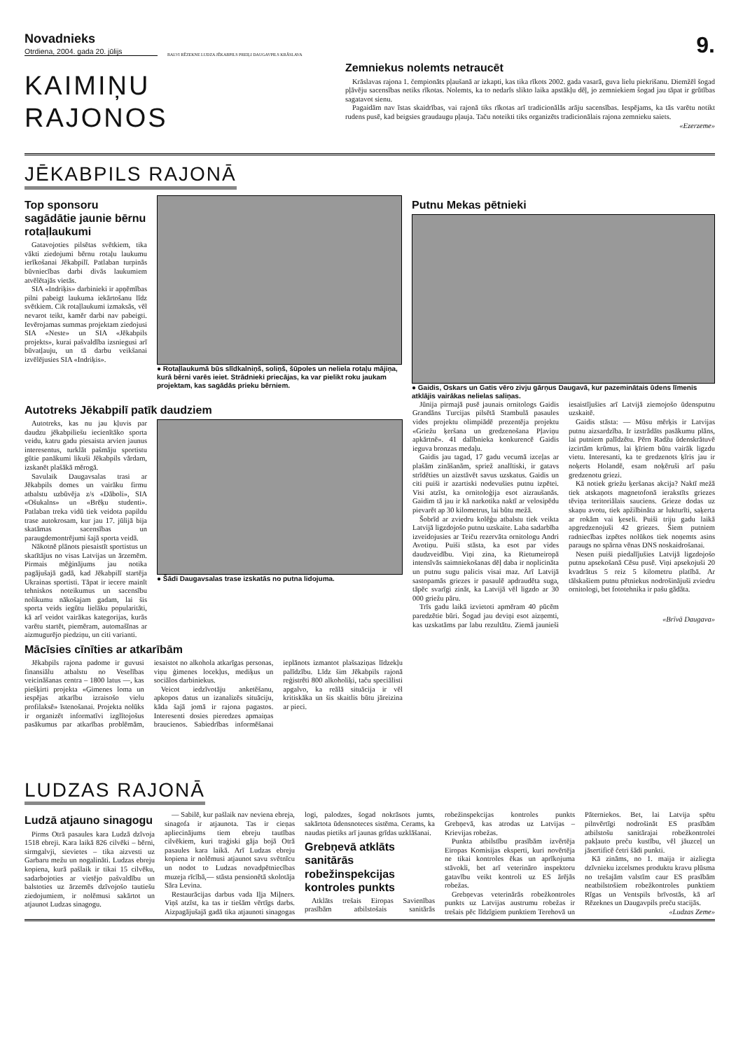Novadnieks
Otrdiena, 2004. gada 20. jūlijs
KAIMIŅU
RAJONOS
BALVI RĒZEKNE LUDZA JĒKABPILS PREIĻI DAUGAVPILS KRĀSLAVA
9.
Zemniekus nolemts netraucēt
Krāslavas rajona 1. čempionāts pļaušanā ar izkapti, kas tika rīkots 2002. gada vasarā, guva lielu piekrišanu. Diemžēl šogad pļāvēju sacensības netiks rīkotas. Nolemts, ka to nedarīs slikto laika apstākļu dēļ, jo zemniekiem šogad jau tāpat ir grūtības sagatavot sienu.
Pagaidām nav īstas skaidrības, vai rajonā tiks rīkotas arī tradicionālās arāju sacensības. Iespējams, ka tās varētu notikt rudens pusē, kad beigsies graudaugu pļauja. Taču noteikti tiks organizēts tradicionālais rajona zemnieku saiets.
«Ezerzeme»
JĒKABPILS RAJONĀ
Top sponsoru sagādātie jaunie bērnu rotaļlaukumi
Gatavojoties pilsētas svētkiem, tika vākti ziedojumi bērnu rotaļu laukumu ierīkošanai Jēkabpilī. Patlaban turpinās būvniecības darbi divās laukumiem atvēlētajās vietās.
SIA «Indriķis» darbinieki ir apņēmības pilni pabeigt laukuma iekārtošanu līdz svētkiem. Cik rotaļlaukumi izmaksās, vēl nevarot teikt, kamēr darbi nav pabeigti. Ievērojamas summas projektam ziedojusi SIA «Neste» un SIA «Jēkabpils projekts», kurai pašvaldība izsniegusi arī būvatļauju, un tā darbu veikšanai izvēlējusies SIA «Indriķis».
● Rotaļlaukumā būs slīdkalniņš, soliņš, šūpoles un neliela rotaļu mājiņa, kurā bērni varēs ieiet. Strādnieki priecājas, ka var pielikt roku jaukam projektam, kas sagādās prieku bērniem.
Putnu Mekas pētnieki
● Gaidis, Oskars un Gatis vēro zivju gārņus Daugavā, kur pazeminātais ūdens līmenis atklājis vairākas nelielas saliņas.
Autotreks Jēkabpilī patīk daudziem
Autotreks, kas nu jau kļuvis par daudzu jēkabpiliešu iecienītāko sporta veidu, katru gadu piesaista arvien jaunus interesentus, turklāt pašmāju sportistu gūtie panākumi likuši Jēkabpils vārdam, izskanēt plašākā mērogā.
Savulaik Daugavsalas trasi ar Jēkabpils domes un vairāku firmu atbalstu uzbūvēja z/s «Dāboli», SIA «Ošukalns» un «Brēķu studenti». Patlaban treka vidū tiek veidota papildu trase autokrosam, kur jau 17. jūlijā bija skatāmas sacensības un paraugdemontrējumi šajā sporta veidā.
Nākotnē plānots piesaistīt sportistus un skatītājus no visas Latvijas un ārzemēm. Pirmais mēģinājums jau notika pagājušajā gadā, kad Jēkabpilī startēja Ukrainas sportisti. Tāpat ir iecere mainīt tehniskos noteikumus un sacensību nolikumu nākošajam gadam, lai šis sporta veids iegūtu lielāku popularitāti, kā arī veidot vairākas kategorijas, kurās varētu startēt, piemēram, automašīnas ar aizmugurējo piedziņu, un citi varianti.
● Šādi Daugavsalas trase izskatās no putna lidojuma.
Mācīsies cīnīties ar atkarībām
Jēkabpils rajona padome ir guvusi finansiālu atbalstu no Veselības veicināšanas centra – 1800 latus —, kas piešķirti projekta «Ģimenes loma un iespējas atkarību izraisošo vielu profilaksē» īstenošanai. Projekta nolūks ir organizēt informatīvi izglītojošus pasākumus par atkarības problēmām, iesaistot no alkohola atkarīgas personas, viņu ģimenes locekļus, mediķus un sociālos darbiniekus.
Veicot iedzīvotāju anketēšanu, apkopos datus un izanalizēs situāciju, kāda šajā jomā ir rajona pagastos. Interesenti dosies pieredzes apmaiņas braucienos. Sabiedrības informēšanai ieplānots izmantot plašsaziņas līdzekļu palīdzību. Līdz šim Jēkabpils rajonā reģistrēti 800 alkoholiķi, taču speciālisti apgalvo, ka reālā situācija ir vēl kritiskāka un šis skaitlis būtu jāreizina ar pieci.
Jūnija pirmajā pusē jaunais ornitologs Gaidis Grandāns Turcijas pilsētā Stambulā pasaules vides projektu olimpiādē prezentēja projektu «Griežu ķeršana un gredzenošana Pļaviņu apkārtnē». 41 dalībnieka konkurencē Gaidis ieguva bronzas medaļu.
Gaidis jau tagad, 17 gadu vecumā izceļas ar plašām zināšanām, spriež analītiski, ir gatavs strīdēties un aizstāvēt savus uzskatus. Gaidis un citi puiši ir azartiski nodevušies putnu izpētei. Visi atzīst, ka ornitoloģija esot aizraušanās. Gaidim tā jau ir kā narkotika naktī ar velosipēdu pievarēt ap 30 kilometrus, lai būtu mežā.
Šobrīd ar zviedru kolēģu atbalstu tiek veikta Latvijā ligzdojošo putnu uzskaite. Laba sadarbība izveidojusies ar Teiču rezervāta ornitologu Andri Avotiņu. Puiši stāsta, ka esot par vides daudzveidību. Viņi zina, ka Rietumeiropā intensīvās saimniekošanas dēļ daba ir noplicināta un putnu sugu palicis visai maz. Arī Latvijā sastopamās griezes ir pasaulē apdraudēta suga, tāpēc svarīgi zināt, ka Latvijā vēl ligzdo ar 30 000 griežu pāru.
Trīs gadu laikā izvietoti apmēram 40 pūcēm paredzētie būri. Šogad jau deviņi esot aizņemti, kas uzskatāms par labu rezultātu. Ziemā jaunieši iesaistījušies arī Latvijā ziemojošo ūdensputnu uzskaitē.
Gaidis stāsta: — Mūsu mērķis ir Latvijas putnu aizsardzība. Ir izstrādāts pasākumu plāns, lai putniem palīdzētu. Pērn Radžu ūdenskrātuvē izcirtām krūmus, lai ķīriem būtu vairāk ligzdu vietu. Interesanti, ka te gredzenots ķīris jau ir noķerts Holandē, esam noķēruši arī pašu gredzenotu griezi.
Kā notiek griežu ķeršanas akcija? Naktī mežā tiek atskaņots magnetofonā ierakstīts griezes tēviņa teritoriālais sauciens. Grieze dodas uz skaņu avotu, tiek apžilbināta ar lukturīti, saķerta ar rokām vai ķeseli. Puiši triju gadu laikā apgredzenojuši 42 griezes. Šiem putniem radniecības izpētes nolūkos tiek noņemts asins paraugs no spārna vēnas DNS noskaidrošanai.
Nesen puiši piedalījušies Latvijā ligzdojošo putnu apsekošanā Cēsu pusē. Viņi apsekojuši 20 kvadrātus 5 reiz 5 kilometru platībā. Ar tālskašiem putnu pētniekus nodrošinājuši zviedru ornitologi, bet fototehnika ir pašu gādāta.
«Brīvā Daugava»
LUDZAS RAJONĀ
Ludzā atjauno sinagogu
Pirms Otrā pasaules kara Ludzā dzīvoja 1518 ebreji. Kara laikā 826 cilvēki – bērni, sirmgalvji, sievietes – tika aizvesti uz Garbaru mežu un nogalināti. Ludzas ebreju kopiena, kurā pašlaik ir tikai 15 cilvēku, sadarbojoties ar vietējo pašvaldību un balstoties uz ārzemēs dzīvojošo tautiešu ziedojumiem, ir nolēmusi sakārtot un atjaunot Ludzas sinagogu.
— Sabilē, kur pašlaik nav neviena ebreja, sinagofa ir atjaunota. Tas ir cieņas apliecinājums tiem ebreju tautības cilvēkiem, kuri traģiski gāja bojā Otrā pasaules kara laikā. Arī Ludzas ebreju kopiena ir nolēmusi atjaunot savu svētnīcu un nodot to Ludzas novadpētniecības muzeja rīcībā,— stāsta pensionētā skolotāja Sāra Levina.
Restaurācijas darbus vada Iļja Miļners. Viņš atzīst, ka tas ir tiešām vērtīgs darbs. Aizpagājušajā gadā tika atjaunoti sinagogas logi, palodzes, šogad nokrāsots jumts, sakārtota ūdensnoteces sistēma. Cerams, ka naudas pietiks arī jaunas grīdas uzklāšanai.
Grebņevā atklāts sanitārās robežinspekcijas kontroles punkts
Atklāts trešais Eiropas Savienības prasībām atbilstošais sanitārās robežinspekcijas kontroles punkts Grebņevā, kas atrodas uz Latvijas – Krievijas robežas.
Punkta atbilstību prasībām izvērtēja Eiropas Komisijas eksperti, kuri novērtēja ne tikai kontroles ēkas un aprīkojuma stāvokli, bet arī veterināro inspektoru gatavību veikt kontroli uz ES ārējās robežas.
Grebņevas veterinārās robežkontroles punkts uz Latvijas austrumu robežas ir trešais pēc līdzīgiem punktiem Terehovā un Pāterniekos. Bet, lai Latvija spētu pilnvērtīgi nodrošināt ES prasībām atbilstošu sanitārajai robežkontrolei pakļauto preču kustību, vēl jāuzceļ un jāsertificē četri šādi punkti.
Kā zināms, no 1. maija ir aizliegta dzīvnieku izcelsmes produktu kravu plūsma no trešajām valstīm caur ES prasībām neatbilstošiem robežkontroles punktiem Rīgas un Ventspils brīvostās, kā arī Rēzeknes un Daugavpils preču stacijās.
«Ludzas Zeme»